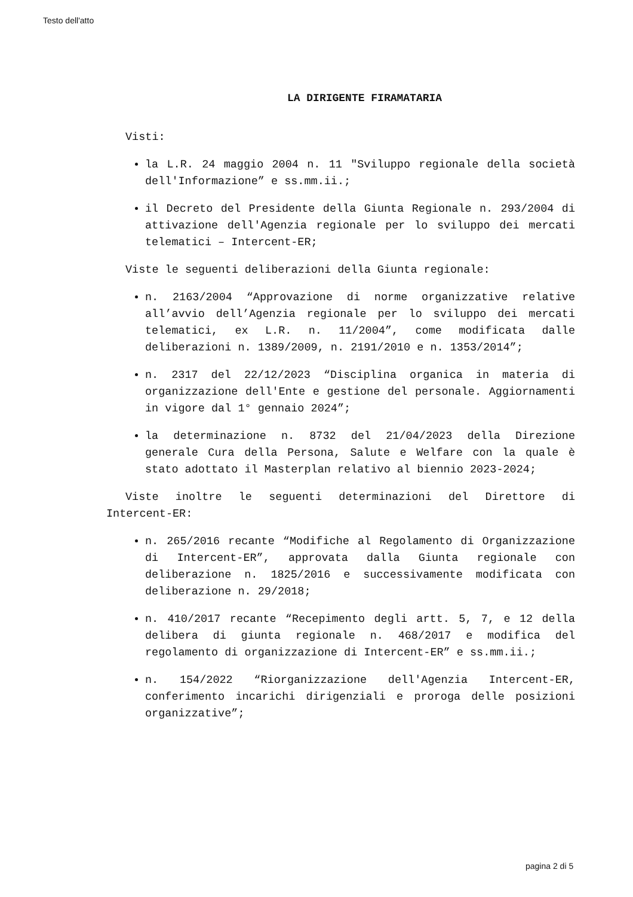Testo dell'atto
LA DIRIGENTE FIRAMATARIA
Visti:
la L.R. 24 maggio 2004 n. 11 "Sviluppo regionale della società dell'Informazione” e ss.mm.ii.;
il Decreto del Presidente della Giunta Regionale n. 293/2004 di attivazione dell'Agenzia regionale per lo sviluppo dei mercati telematici – Intercent-ER;
Viste le seguenti deliberazioni della Giunta regionale:
n. 2163/2004 “Approvazione di norme organizzative relative all’avvio dell’Agenzia regionale per lo sviluppo dei mercati telematici, ex L.R. n. 11/2004”, come modificata dalle deliberazioni n. 1389/2009, n. 2191/2010 e n. 1353/2014”;
n. 2317 del 22/12/2023 “Disciplina organica in materia di organizzazione dell'Ente e gestione del personale. Aggiornamenti in vigore dal 1° gennaio 2024”;
la determinazione n. 8732 del 21/04/2023 della Direzione generale Cura della Persona, Salute e Welfare con la quale è stato adottato il Masterplan relativo al biennio 2023-2024;
Viste inoltre le seguenti determinazioni del Direttore di Intercent-ER:
n. 265/2016 recante “Modifiche al Regolamento di Organizzazione di Intercent-ER”, approvata dalla Giunta regionale con deliberazione n. 1825/2016 e successivamente modificata con deliberazione n. 29/2018;
n. 410/2017 recante “Recepimento degli artt. 5, 7, e 12 della delibera di giunta regionale n. 468/2017 e modifica del regolamento di organizzazione di Intercent-ER” e ss.mm.ii.;
n. 154/2022 “Riorganizzazione dell'Agenzia Intercent-ER, conferimento incarichi dirigenziali e proroga delle posizioni organizzative”;
pagina 2 di 5